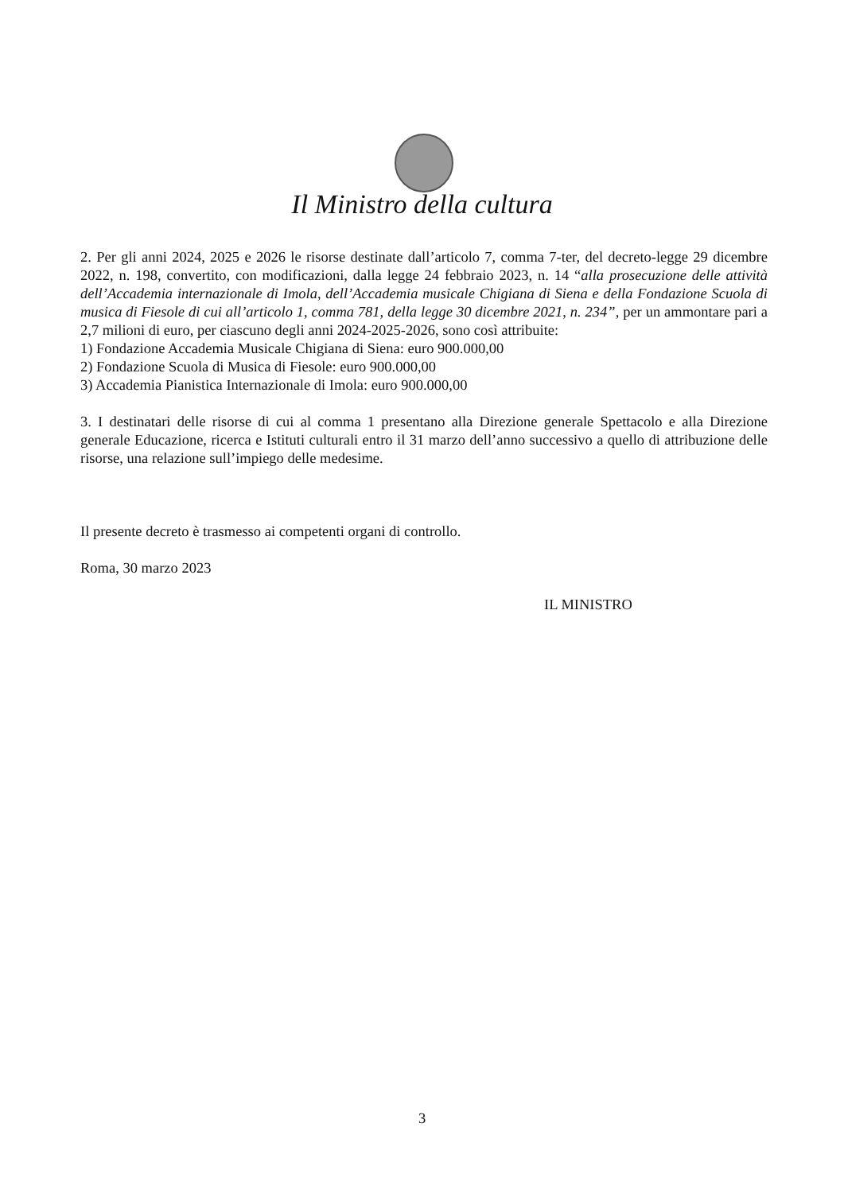Il Ministro della cultura
2. Per gli anni 2024, 2025 e 2026 le risorse destinate dall’articolo 7, comma 7-ter, del decreto-legge 29 dicembre 2022, n. 198, convertito, con modificazioni, dalla legge 24 febbraio 2023, n. 14 “alla prosecuzione delle attività dell’Accademia internazionale di Imola, dell’Accademia musicale Chigiana di Siena e della Fondazione Scuola di musica di Fiesole di cui all’articolo 1, comma 781, della legge 30 dicembre 2021, n. 234”, per un ammontare pari a 2,7 milioni di euro, per ciascuno degli anni 2024-2025-2026, sono così attribuite:
1) Fondazione Accademia Musicale Chigiana di Siena: euro 900.000,00
2) Fondazione Scuola di Musica di Fiesole: euro 900.000,00
3) Accademia Pianistica Internazionale di Imola: euro 900.000,00
3. I destinatari delle risorse di cui al comma 1 presentano alla Direzione generale Spettacolo e alla Direzione generale Educazione, ricerca e Istituti culturali entro il 31 marzo dell’anno successivo a quello di attribuzione delle risorse, una relazione sull’impiego delle medesime.
Il presente decreto è trasmesso ai competenti organi di controllo.
Roma, 30 marzo 2023
IL MINISTRO
3